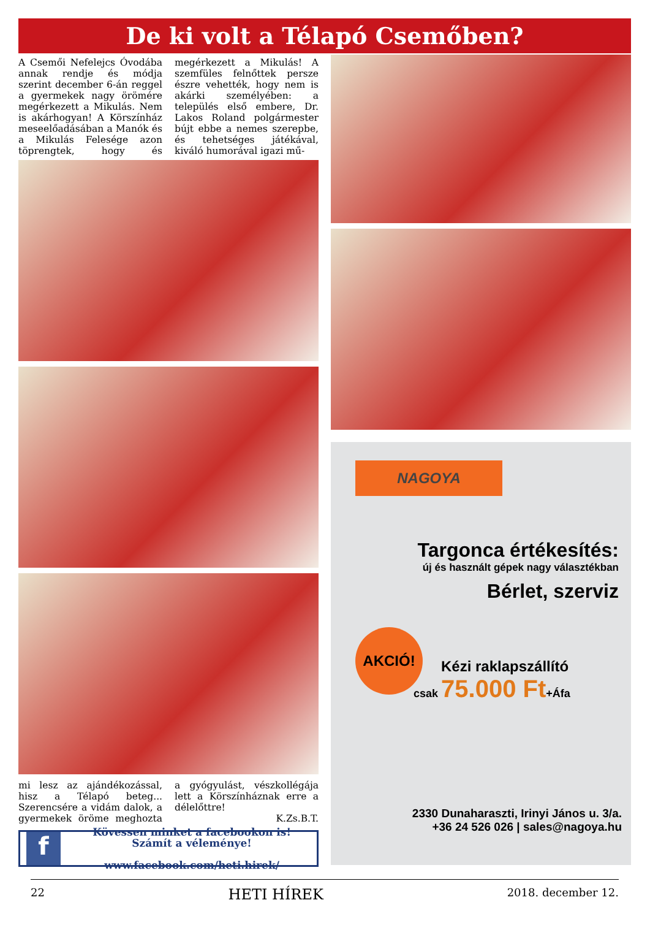De ki volt a Télapó Csemőben?
A Csemői Nefelejcs Óvodába annak rendje és módja szerint december 6-án reggel a gyermekek nagy örömére megérkezett a Mikulás. Nem is akárhogyan! A Körszínház meseelőadásában a Manók és a Mikulás Felesége azon töprengtek, hogy és megérkezett a Mikulás! A szemfüles felnőttek persze észre vehették, hogy nem is akárki személyében: a település első embere, Dr. Lakos Roland polgármester bújt ebbe a nemes szerepbe, és tehetséges játékával, kiváló humorával igazi mű-
mi lesz az ajándékozással, hisz a Télapó beteg... Szerencsére a vidám dalok, a gyermekek öröme meghozta a gyógyulást, vészkollégája lett a Körszínháznak erre a délelőttre!
K.Zs.B.T.
f
Kövessen minket a facebookon is!
Számít a véleménye!
www.facebook.com/heti.hirek/
NAGOYA
Targonca értékesítés:
új és használt gépek nagy választékban
Bérlet, szerviz
AKCIÓ!
Kézi raklapszállító
csak 75.000 Ft+Áfa
2330 Dunaharaszti, Irinyi János u. 3/a.
+36 24 526 026 | sales@nagoya.hu
22 HETI HÍREK 2018. december 12.